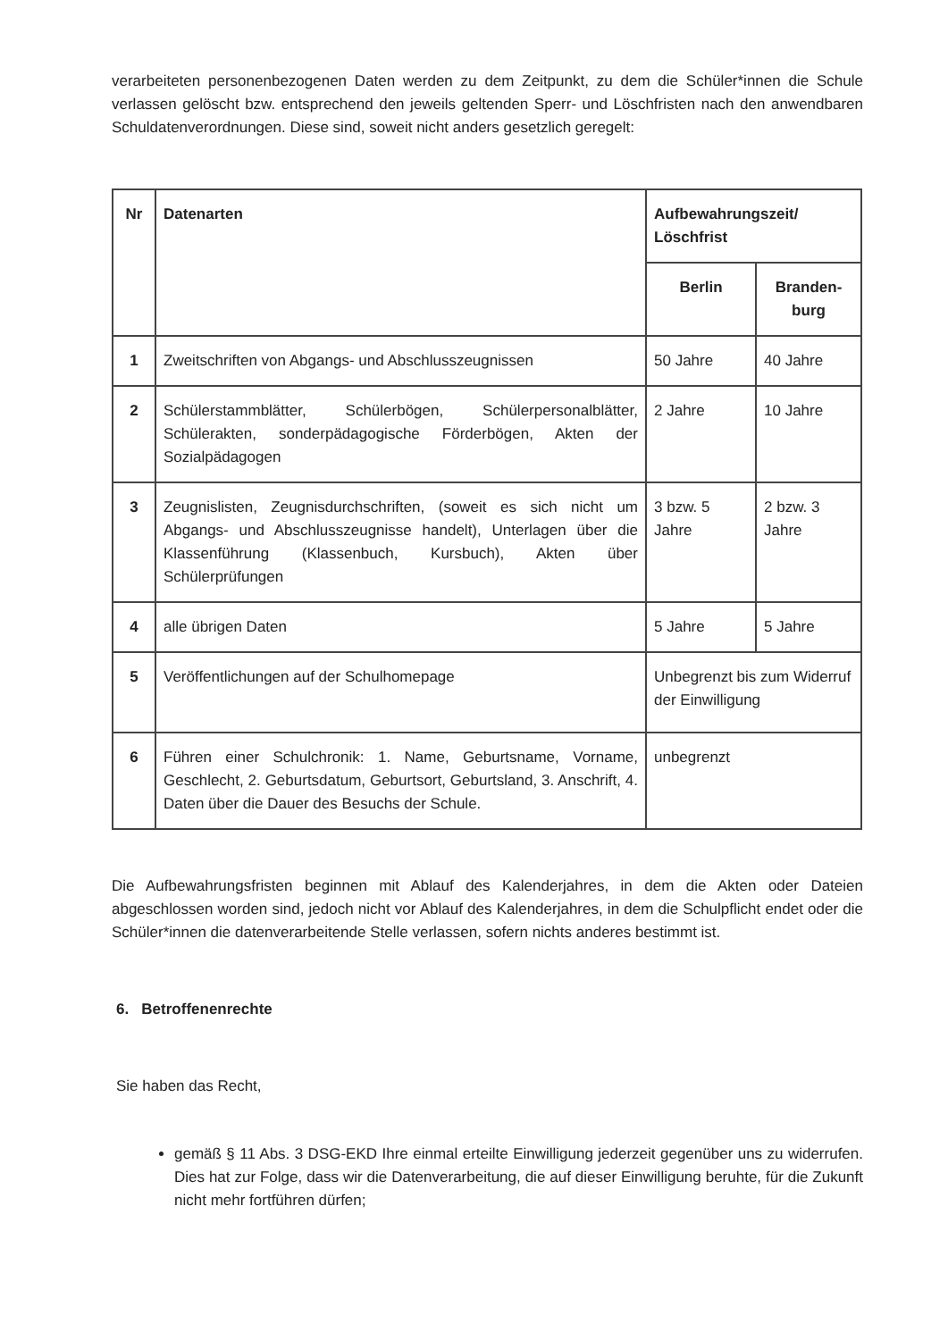verarbeiteten personenbezogenen Daten werden zu dem Zeitpunkt, zu dem die Schüler*innen die Schule verlassen gelöscht bzw. entsprechend den jeweils geltenden Sperr- und Löschfristen nach den anwendbaren Schuldatenverordnungen. Diese sind, soweit nicht anders gesetzlich geregelt:
| Nr | Datenarten | Aufbewahrungszeit/ Löschfrist | |
| --- | --- | --- | --- |
| | | Berlin | Branden- burg |
| 1 | Zweitschriften von Abgangs- und Abschlusszeugnissen | 50 Jahre | 40 Jahre |
| 2 | Schülerstammblätter, Schülerbögen, Schülerpersonalblätter, Schülerakten, sonderpädagogische Förderbögen, Akten der Sozialpädagogen | 2 Jahre | 10 Jahre |
| 3 | Zeugnislisten, Zeugnisdurchschriften, (soweit es sich nicht um Abgangs- und Abschlusszeugnisse handelt), Unterlagen über die Klassenführung (Klassenbuch, Kursbuch), Akten über Schülerprüfungen | 3 bzw. 5 Jahre | 2 bzw. 3 Jahre |
| 4 | alle übrigen Daten | 5 Jahre | 5 Jahre |
| 5 | Veröffentlichungen auf der Schulhomepage | Unbegrenzt bis zum Widerruf der Einwilligung | |
| 6 | Führen einer Schulchronik: 1. Name, Geburtsname, Vorname, Geschlecht, 2. Geburtsdatum, Geburtsort, Geburtsland, 3. Anschrift, 4. Daten über die Dauer des Besuchs der Schule. | unbegrenzt | |
Die Aufbewahrungsfristen beginnen mit Ablauf des Kalenderjahres, in dem die Akten oder Dateien abgeschlossen worden sind, jedoch nicht vor Ablauf des Kalenderjahres, in dem die Schulpflicht endet oder die Schüler*innen die datenverarbeitende Stelle verlassen, sofern nichts anderes bestimmt ist.
6. Betroffenenrechte
Sie haben das Recht,
gemäß § 11 Abs. 3 DSG-EKD Ihre einmal erteilte Einwilligung jederzeit gegenüber uns zu widerrufen. Dies hat zur Folge, dass wir die Datenverarbeitung, die auf dieser Einwilligung beruhte, für die Zukunft nicht mehr fortführen dürfen;